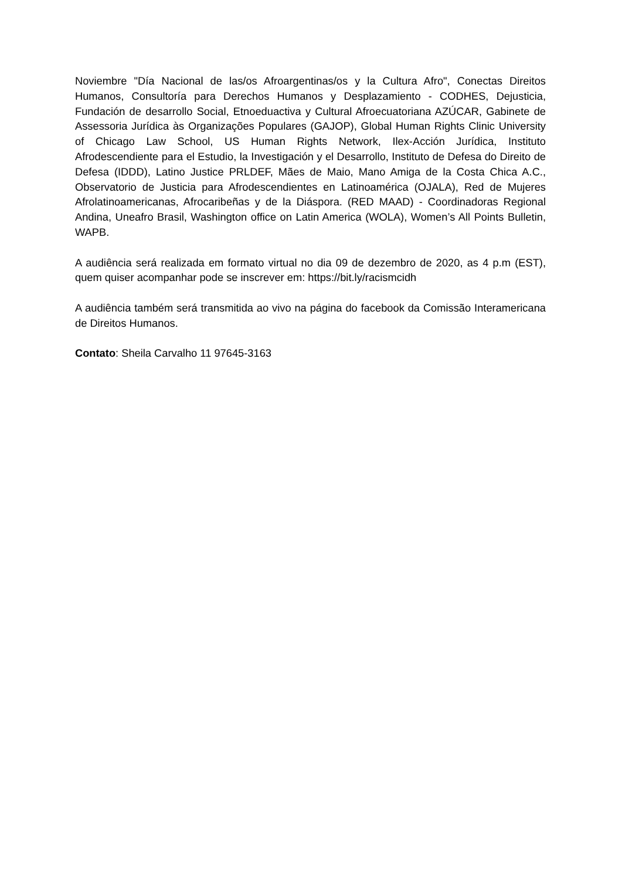Noviembre "Día Nacional de las/os Afroargentinas/os y la Cultura Afro", Conectas Direitos Humanos, Consultoría para Derechos Humanos y Desplazamiento - CODHES, Dejusticia, Fundación de desarrollo Social, Etnoeduactiva y Cultural Afroecuatoriana AZÚCAR, Gabinete de Assessoria Jurídica às Organizações Populares (GAJOP), Global Human Rights Clinic University of Chicago Law School, US Human Rights Network, Ilex-Acción Jurídica, Instituto Afrodescendiente para el Estudio, la Investigación y el Desarrollo, Instituto de Defesa do Direito de Defesa (IDDD), Latino Justice PRLDEF, Mães de Maio, Mano Amiga de la Costa Chica A.C., Observatorio de Justicia para Afrodescendientes en Latinoamérica (OJALA), Red de Mujeres Afrolatinoamericanas, Afrocaribeñas y de la Diáspora. (RED MAAD) - Coordinadoras Regional Andina, Uneafro Brasil, Washington office on Latin America (WOLA), Women’s All Points Bulletin, WAPB.
A audiência será realizada em formato virtual no dia 09 de dezembro de 2020, as 4 p.m (EST), quem quiser acompanhar pode se inscrever em: https://bit.ly/racismcidh
A audiência também será transmitida ao vivo na página do facebook da Comissão Interamericana de Direitos Humanos.
Contato: Sheila Carvalho 11 97645-3163